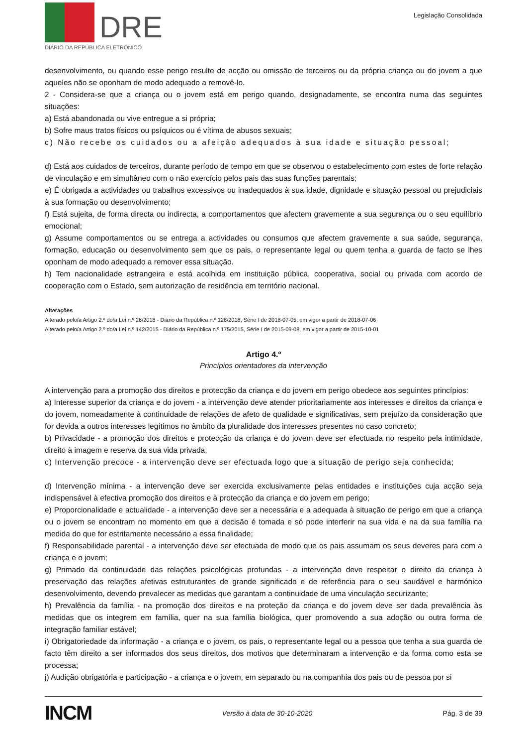DRE
DIÁRIO DA REPÚBLICA ELETRÓNICO
Legislação Consolidada
desenvolvimento, ou quando esse perigo resulte de acção ou omissão de terceiros ou da própria criança ou do jovem a que aqueles não se oponham de modo adequado a removê-lo.
2 - Considera-se que a criança ou o jovem está em perigo quando, designadamente, se encontra numa das seguintes situações:
a) Está abandonada ou vive entregue a si própria;
b) Sofre maus tratos físicos ou psíquicos ou é vítima de abusos sexuais;
c) Não recebe os cuidados ou a afeição adequados à sua idade e situação pessoal;
d) Está aos cuidados de terceiros, durante período de tempo em que se observou o estabelecimento com estes de forte relação de vinculação e em simultâneo com o não exercício pelos pais das suas funções parentais;
e) É obrigada a actividades ou trabalhos excessivos ou inadequados à sua idade, dignidade e situação pessoal ou prejudiciais à sua formação ou desenvolvimento;
f) Está sujeita, de forma directa ou indirecta, a comportamentos que afectem gravemente a sua segurança ou o seu equilíbrio emocional;
g) Assume comportamentos ou se entrega a actividades ou consumos que afectem gravemente a sua saúde, segurança, formação, educação ou desenvolvimento sem que os pais, o representante legal ou quem tenha a guarda de facto se lhes oponham de modo adequado a remover essa situação.
h) Tem nacionalidade estrangeira e está acolhida em instituição pública, cooperativa, social ou privada com acordo de cooperação com o Estado, sem autorização de residência em território nacional.
Alterações
Alterado pelo/a Artigo 2.º do/a Lei n.º 26/2018 - Diário da República n.º 128/2018, Série I de 2018-07-05, em vigor a partir de 2018-07-06
Alterado pelo/a Artigo 2.º do/a Lei n.º 142/2015 - Diário da República n.º 175/2015, Série I de 2015-09-08, em vigor a partir de 2015-10-01
Artigo 4.º
Princípios orientadores da intervenção
A intervenção para a promoção dos direitos e protecção da criança e do jovem em perigo obedece aos seguintes princípios:
a) Interesse superior da criança e do jovem - a intervenção deve atender prioritariamente aos interesses e direitos da criança e do jovem, nomeadamente à continuidade de relações de afeto de qualidade e significativas, sem prejuízo da consideração que for devida a outros interesses legítimos no âmbito da pluralidade dos interesses presentes no caso concreto;
b) Privacidade - a promoção dos direitos e protecção da criança e do jovem deve ser efectuada no respeito pela intimidade, direito à imagem e reserva da sua vida privada;
c) Intervenção precoce - a intervenção deve ser efectuada logo que a situação de perigo seja conhecida;
d) Intervenção mínima - a intervenção deve ser exercida exclusivamente pelas entidades e instituições cuja acção seja indispensável à efectiva promoção dos direitos e à protecção da criança e do jovem em perigo;
e) Proporcionalidade e actualidade - a intervenção deve ser a necessária e a adequada à situação de perigo em que a criança ou o jovem se encontram no momento em que a decisão é tomada e só pode interferir na sua vida e na da sua família na medida do que for estritamente necessário a essa finalidade;
f) Responsabilidade parental - a intervenção deve ser efectuada de modo que os pais assumam os seus deveres para com a criança e o jovem;
g) Primado da continuidade das relações psicológicas profundas - a intervenção deve respeitar o direito da criança à preservação das relações afetivas estruturantes de grande significado e de referência para o seu saudável e harmónico desenvolvimento, devendo prevalecer as medidas que garantam a continuidade de uma vinculação securizante;
h) Prevalência da família - na promoção dos direitos e na proteção da criança e do jovem deve ser dada prevalência às medidas que os integrem em família, quer na sua família biológica, quer promovendo a sua adoção ou outra forma de integração familiar estável;
i) Obrigatoriedade da informação - a criança e o jovem, os pais, o representante legal ou a pessoa que tenha a sua guarda de facto têm direito a ser informados dos seus direitos, dos motivos que determinaram a intervenção e da forma como esta se processa;
j) Audição obrigatória e participação - a criança e o jovem, em separado ou na companhia dos pais ou de pessoa por si
INCM Versão à data de 30-10-2020 Pág. 3 de 39